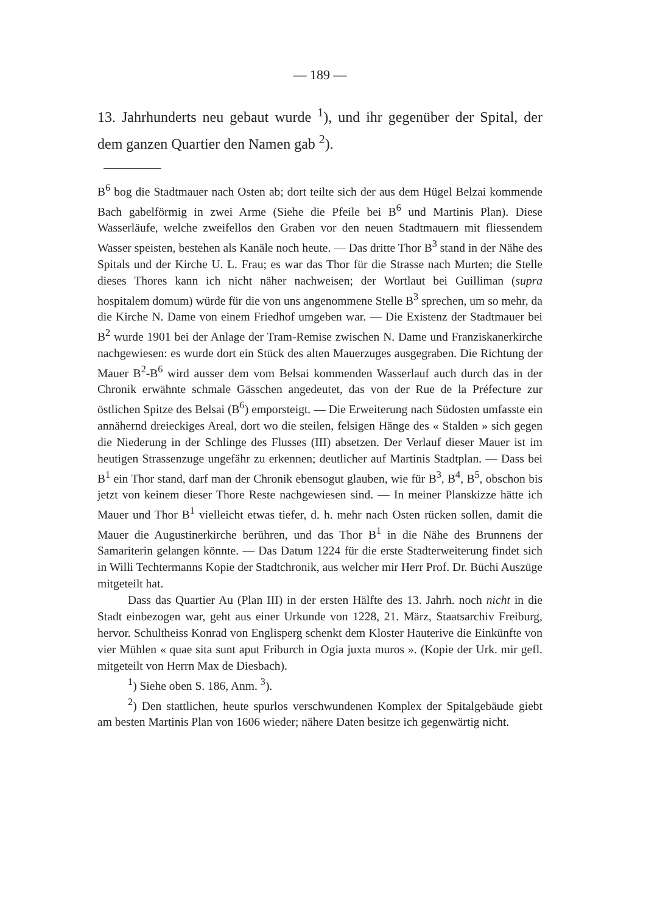— 189 —
13. Jahrhunderts neu gebaut wurde <sup>1</sup>), und ihr gegenüber der Spital, der dem ganzen Quartier den Namen gab <sup>2</sup>).
B<sup>6</sup> bog die Stadtmauer nach Osten ab; dort teilte sich der aus dem Hügel Belzai kommende Bach gabelförmig in zwei Arme (Siehe die Pfeile bei B<sup>6</sup> und Martinis Plan). Diese Wasserläufe, welche zweifellos den Graben vor den neuen Stadtmauern mit fliessendem Wasser speisten, bestehen als Kanäle noch heute. — Das dritte Thor B<sup>3</sup> stand in der Nähe des Spitals und der Kirche U. L. Frau; es war das Thor für die Strasse nach Murten; die Stelle dieses Thores kann ich nicht näher nachweisen; der Wortlaut bei Guilliman (supra hospitalem domum) würde für die von uns angenommene Stelle B<sup>3</sup> sprechen, um so mehr, da die Kirche N. Dame von einem Friedhof umgeben war. — Die Existenz der Stadtmauer bei B<sup>2</sup> wurde 1901 bei der Anlage der Tram-Remise zwischen N. Dame und Franziskanerkirche nachgewiesen: es wurde dort ein Stück des alten Mauerzuges ausgegraben. Die Richtung der Mauer B<sup>2</sup>-B<sup>6</sup> wird ausser dem vom Belsai kommenden Wasserlauf auch durch das in der Chronik erwähnte schmale Gässchen angedeutet, das von der Rue de la Préfecture zur östlichen Spitze des Belsai (B<sup>6</sup>) emporsteigt. — Die Erweiterung nach Südosten umfasste ein annähernd dreieckiges Areal, dort wo die steilen, felsigen Hänge des « Stalden » sich gegen die Niederung in der Schlinge des Flusses (III) absetzen. Der Verlauf dieser Mauer ist im heutigen Strassenzuge ungefähr zu erkennen; deutlicher auf Martinis Stadtplan. — Dass bei B<sup>1</sup> ein Thor stand, darf man der Chronik ebensogut glauben, wie für B<sup>3</sup>, B<sup>4</sup>, B<sup>5</sup>, obschon bis jetzt von keinem dieser Thore Reste nachgewiesen sind. — In meiner Planskizze hätte ich Mauer und Thor B<sup>1</sup> vielleicht etwas tiefer, d. h. mehr nach Osten rücken sollen, damit die Mauer die Augustinerkirche berühren, und das Thor B<sup>1</sup> in die Nähe des Brunnens der Samariterin gelangen könnte. — Das Datum 1224 für die erste Stadterweiterung findet sich in Willi Techtermanns Kopie der Stadtchronik, aus welcher mir Herr Prof. Dr. Büchi Auszüge mitgeteilt hat.
Dass das Quartier Au (Plan III) in der ersten Hälfte des 13. Jahrh. noch nicht in die Stadt einbezogen war, geht aus einer Urkunde von 1228, 21. März, Staatsarchiv Freiburg, hervor. Schultheiss Konrad von Englisperg schenkt dem Kloster Hauterive die Einkünfte von vier Mühlen « quae sita sunt aput Friburch in Ogia juxta muros ». (Kopie der Urk. mir gefl. mitgeteilt von Herrn Max de Diesbach).
<sup>1</sup>) Siehe oben S. 186, Anm. <sup>3</sup>).
<sup>2</sup>) Den stattlichen, heute spurlos verschwundenen Komplex der Spitalgebäude giebt am besten Martinis Plan von 1606 wieder; nähere Daten besitze ich gegenwärtig nicht.